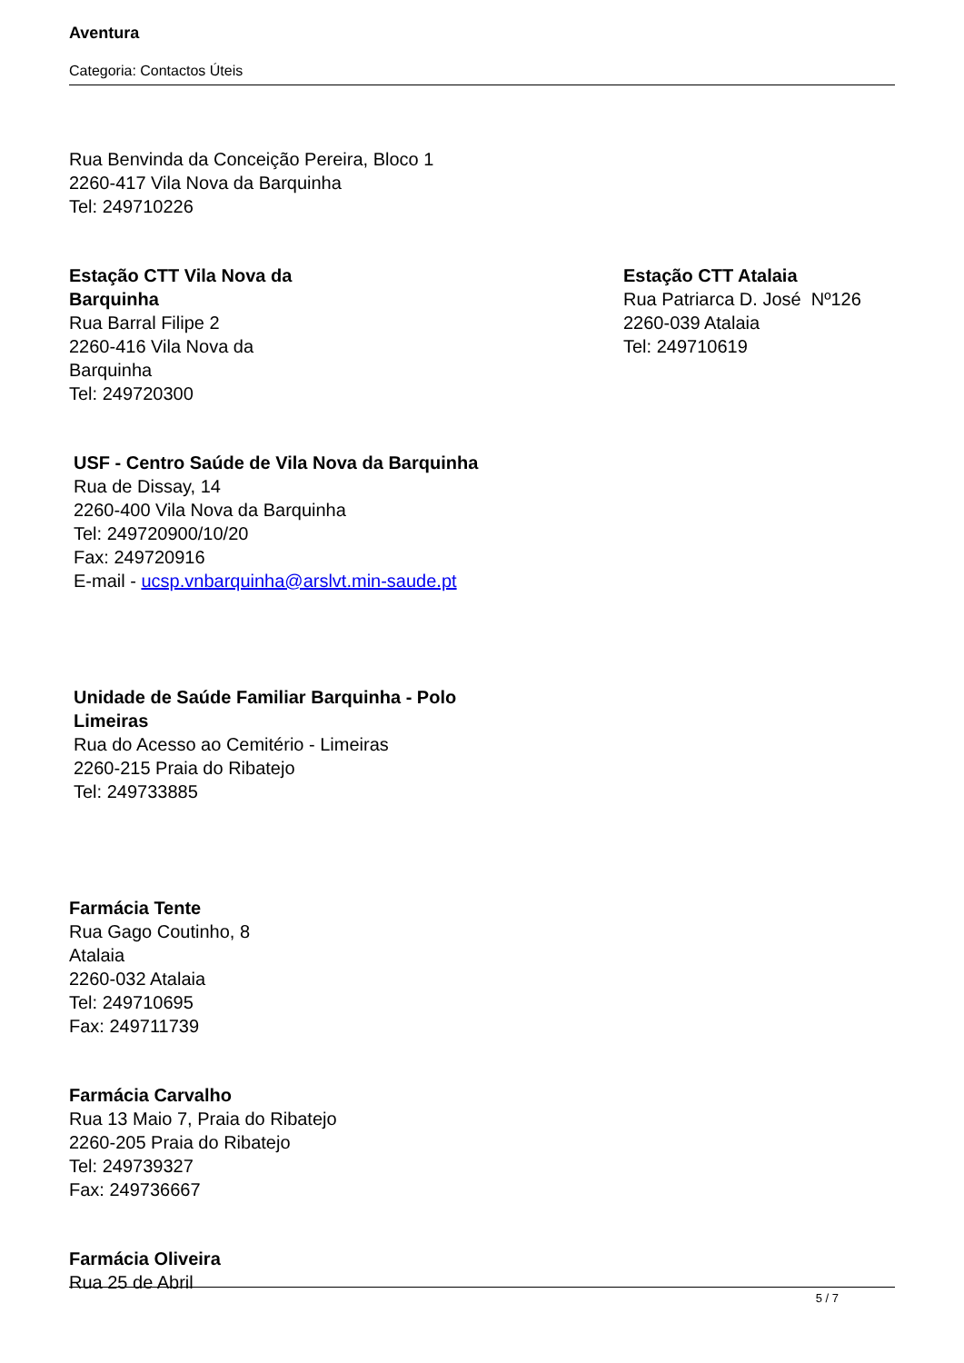Aventura
Categoria: Contactos Úteis
Rua Benvinda da Conceição Pereira, Bloco 1
2260-417 Vila Nova da Barquinha
Tel: 249710226
Estação CTT Vila Nova da
Barquinha
Rua Barral Filipe 2
2260-416 Vila Nova da
Barquinha
Tel: 249720300
Estação CTT Atalaia
Rua Patriarca D. José Nº126
2260-039 Atalaia
Tel: 249710619
USF - Centro Saúde de Vila Nova da Barquinha
Rua de Dissay, 14
2260-400 Vila Nova da Barquinha
Tel: 249720900/10/20
Fax: 249720916
E-mail - ucsp.vnbarquinha@arslvt.min-saude.pt
Unidade de Saúde Familiar Barquinha - Polo
Limeiras
Rua do Acesso ao Cemitério - Limeiras
2260-215 Praia do Ribatejo
Tel: 249733885
Farmácia Tente
Rua Gago Coutinho, 8
Atalaia
2260-032 Atalaia
Tel: 249710695
Fax: 249711739
Farmácia Carvalho
Rua 13 Maio 7, Praia do Ribatejo
2260-205 Praia do Ribatejo
Tel: 249739327
Fax: 249736667
Farmácia Oliveira
Rua 25 de Abril
5 / 7